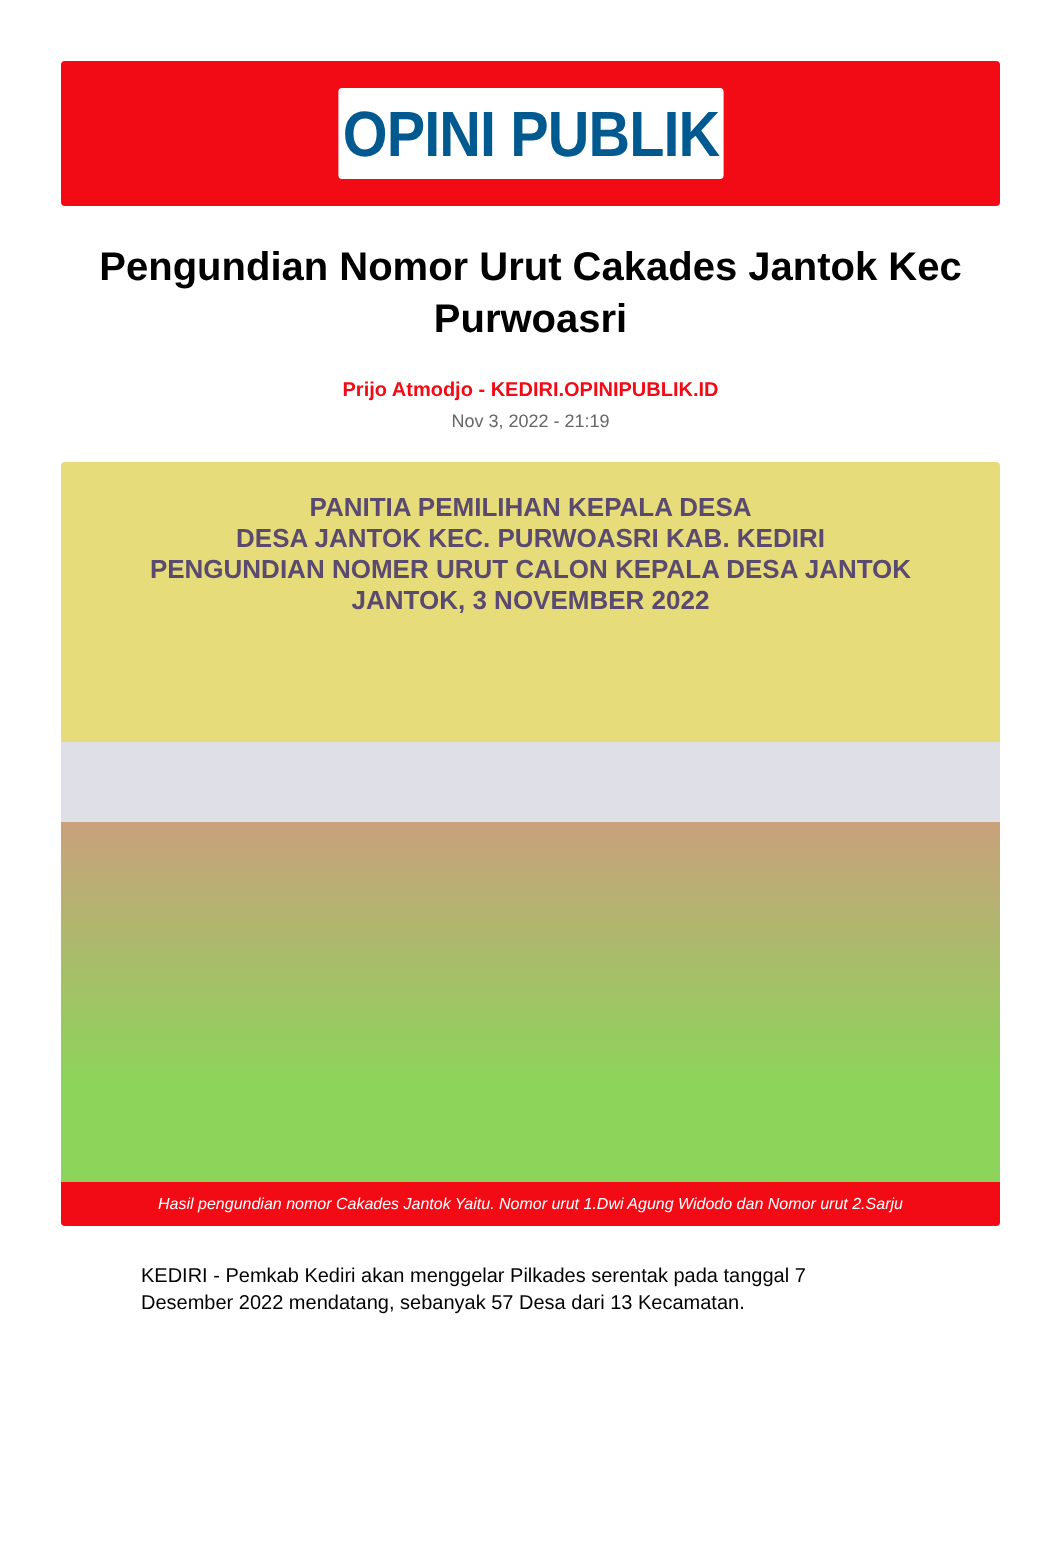OPINI PUBLIK
Pengundian Nomor Urut Cakades Jantok Kec Purwoasri
Prijo Atmodjo - KEDIRI.OPINIPUBLIK.ID
Nov 3, 2022 - 21:19
PANITIA PEMILIHAN KEPALA DESA
DESA JANTOK KEC. PURWOASRI KAB. KEDIRI
PENGUNDIAN NOMER URUT CALON KEPALA DESA JANTOK
JANTOK, 3 NOVEMBER 2022
Hasil pengundian nomor Cakades Jantok Yaitu. Nomor urut 1.Dwi Agung Widodo dan Nomor urut 2.Sarju
KEDIRI - Pemkab Kediri akan menggelar Pilkades serentak pada tanggal 7 Desember 2022 mendatang, sebanyak 57 Desa dari 13 Kecamatan.